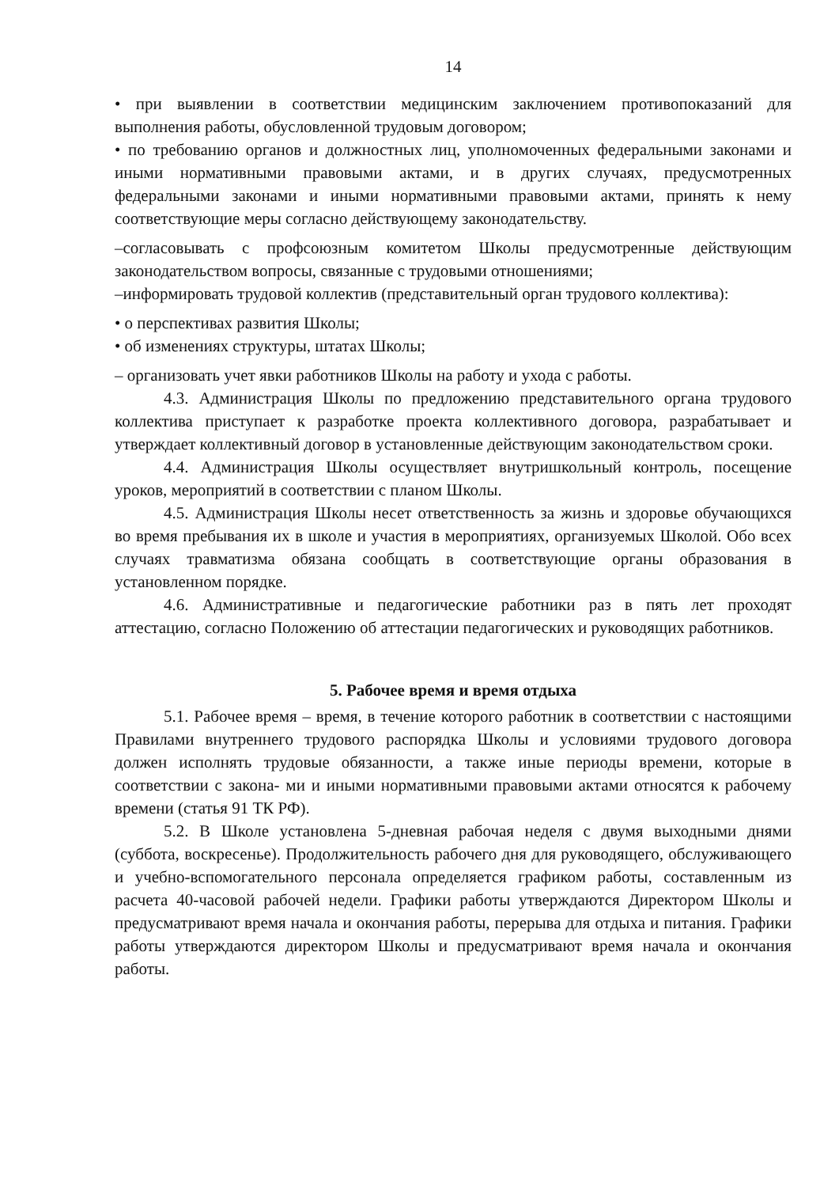14
• при выявлении в соответствии медицинским заключением противопоказаний для выполнения работы, обусловленной трудовым договором;
• по требованию органов и должностных лиц, уполномоченных федеральными законами и иными нормативными правовыми актами, и в других случаях, предусмотренных федеральными законами и иными нормативными правовыми актами, принять к нему соответствующие меры согласно действующему законодательству.
–согласовывать с профсоюзным комитетом Школы предусмотренные действующим законодательством вопросы, связанные с трудовыми отношениями;
–информировать трудовой коллектив (представительный орган трудового коллектива):
• о перспективах развития Школы;
• об изменениях структуры, штатах Школы;
– организовать учет явки работников Школы на работу и ухода с работы.
4.3. Администрация Школы по предложению представительного органа трудового коллектива приступает к разработке проекта коллективного договора, разрабатывает и утверждает коллективный договор в установленные действующим законодательством сроки.
4.4. Администрация Школы осуществляет внутришкольный контроль, посещение уроков, мероприятий в соответствии с планом Школы.
4.5. Администрация Школы несет ответственность за жизнь и здоровье обучающихся во время пребывания их в школе и участия в мероприятиях, организуемых Школой. Обо всех случаях травматизма обязана сообщать в соответствующие органы образования в установленном порядке.
4.6. Административные и педагогические работники раз в пять лет проходят аттестацию, согласно Положению об аттестации педагогических и руководящих работников.
5. Рабочее время и время отдыха
5.1. Рабочее время – время, в течение которого работник в соответствии с настоящими Правилами внутреннего трудового распорядка Школы и условиями трудового договора должен исполнять трудовые обязанности, а также иные периоды времени, которые в соответствии с закона- ми и иными нормативными правовыми актами относятся к рабочему времени (статья 91 ТК РФ).
5.2. В Школе установлена 5-дневная рабочая неделя с двумя выходными днями (суббота, воскресенье). Продолжительность рабочего дня для руководящего, обслуживающего и учебно-вспомогательного персонала определяется графиком работы, составленным из расчета 40-часовой рабочей недели. Графики работы утверждаются Директором Школы и предусматривают время начала и окончания работы, перерыва для отдыха и питания. Графики работы утверждаются директором Школы и предусматривают время начала и окончания работы.